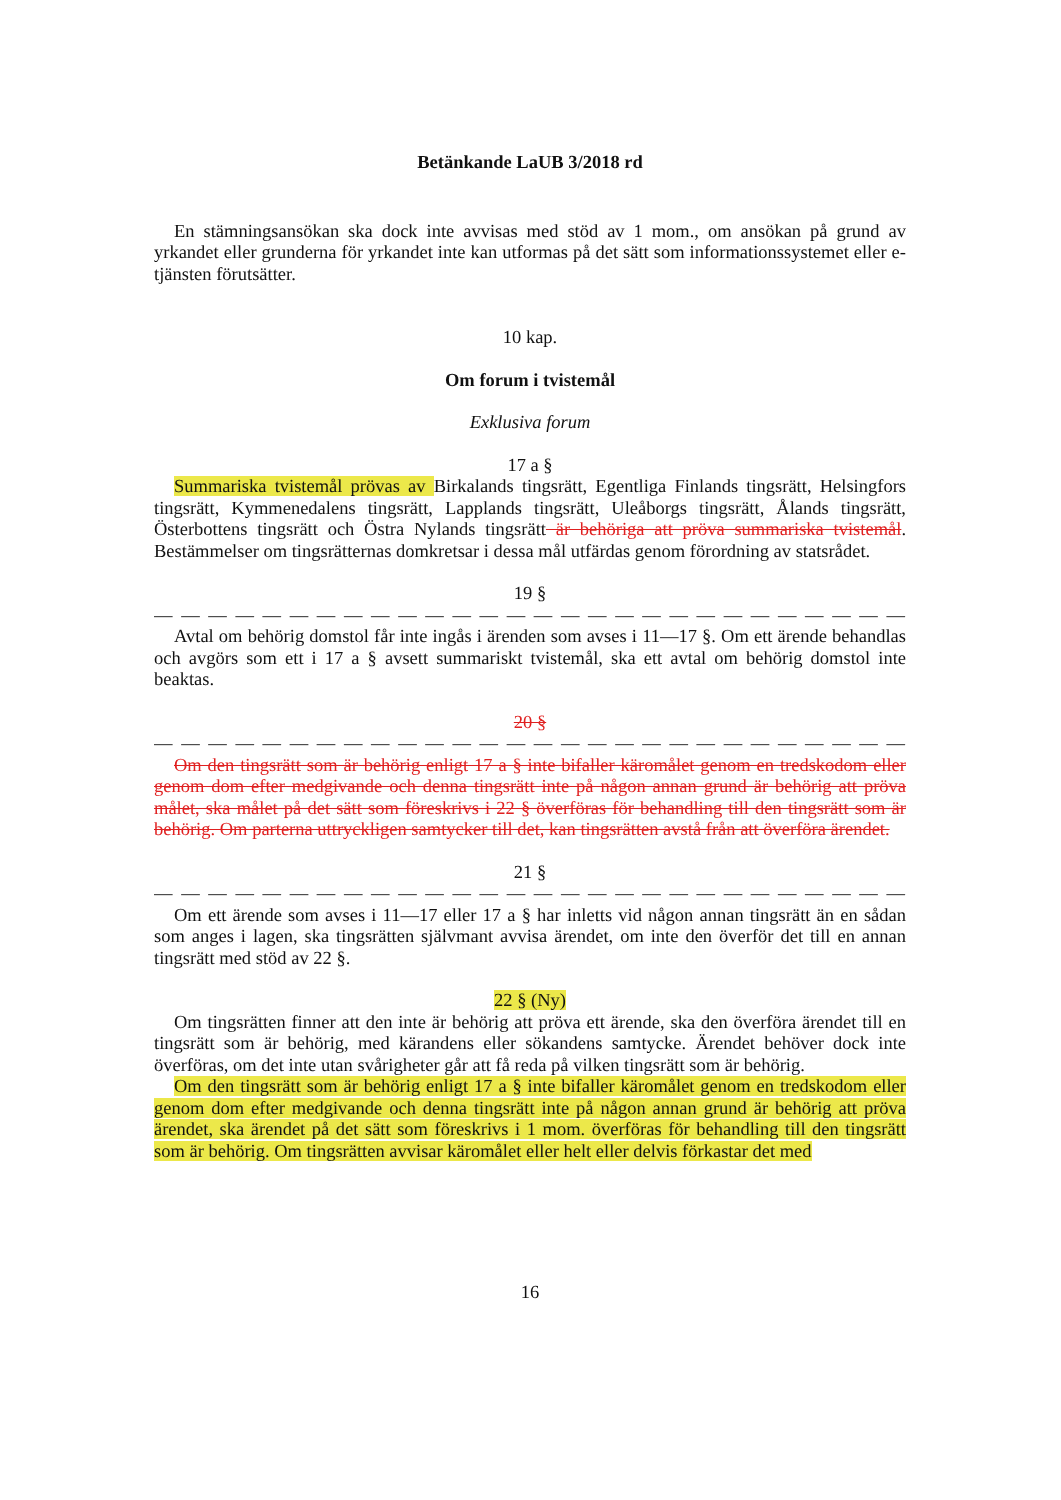Betänkande LaUB 3/2018 rd
En stämningsansökan ska dock inte avvisas med stöd av 1 mom., om ansökan på grund av yrkandet eller grunderna för yrkandet inte kan utformas på det sätt som informationssystemet eller e-tjänsten förutsätter.
10 kap.
Om forum i tvistemål
Exklusiva forum
17 a §
Summariska tvistemål prövas av Birkalands tingsrätt, Egentliga Finlands tingsrätt, Helsingfors tingsrätt, Kymmenedalens tingsrätt, Lapplands tingsrätt, Uleåborgs tingsrätt, Ålands tingsrätt, Österbottens tingsrätt och Östra Nylands tingsrätt är behöriga att pröva summariska tvistemål. Bestämmelser om tingsrätternas domkretsar i dessa mål utfärdas genom förordning av statsrådet.
19 §
— — — — — — — — — — — — — — — — — — — — — — — — — — — — — — — —
Avtal om behörig domstol får inte ingås i ärenden som avses i 11—17 §. Om ett ärende behandlas och avgörs som ett i 17 a § avsett summariskt tvistemål, ska ett avtal om behörig domstol inte beaktas.
20 §
— — — — — — — — — — — — — — — — — — — — — — — — — — — — — — — —
Om den tingsrätt som är behörig enligt 17 a § inte bifaller käromålet genom en tredskodom eller genom dom efter medgivande och denna tingsrätt inte på någon annan grund är behörig att pröva målet, ska målet på det sätt som föreskrivs i 22 § överföras för behandling till den tingsrätt som är behörig. Om parterna uttryckligen samtycker till det, kan tingsrätten avstå från att överföra ärendet.
21 §
— — — — — — — — — — — — — — — — — — — — — — — — — — — — — — — —
Om ett ärende som avses i 11—17 eller 17 a § har inletts vid någon annan tingsrätt än en sådan som anges i lagen, ska tingsrätten självmant avvisa ärendet, om inte den överför det till en annan tingsrätt med stöd av 22 §.
22 § (Ny)
Om tingsrätten finner att den inte är behörig att pröva ett ärende, ska den överföra ärendet till en tingsrätt som är behörig, med kärandens eller sökandens samtycke. Ärendet behöver dock inte överföras, om det inte utan svårigheter går att få reda på vilken tingsrätt som är behörig.
Om den tingsrätt som är behörig enligt 17 a § inte bifaller käromålet genom en tredskodom eller genom dom efter medgivande och denna tingsrätt inte på någon annan grund är behörig att pröva ärendet, ska ärendet på det sätt som föreskrivs i 1 mom. överföras för behandling till den tingsrätt som är behörig. Om tingsrätten avvisar käromålet eller helt eller delvis förkastar det med
16